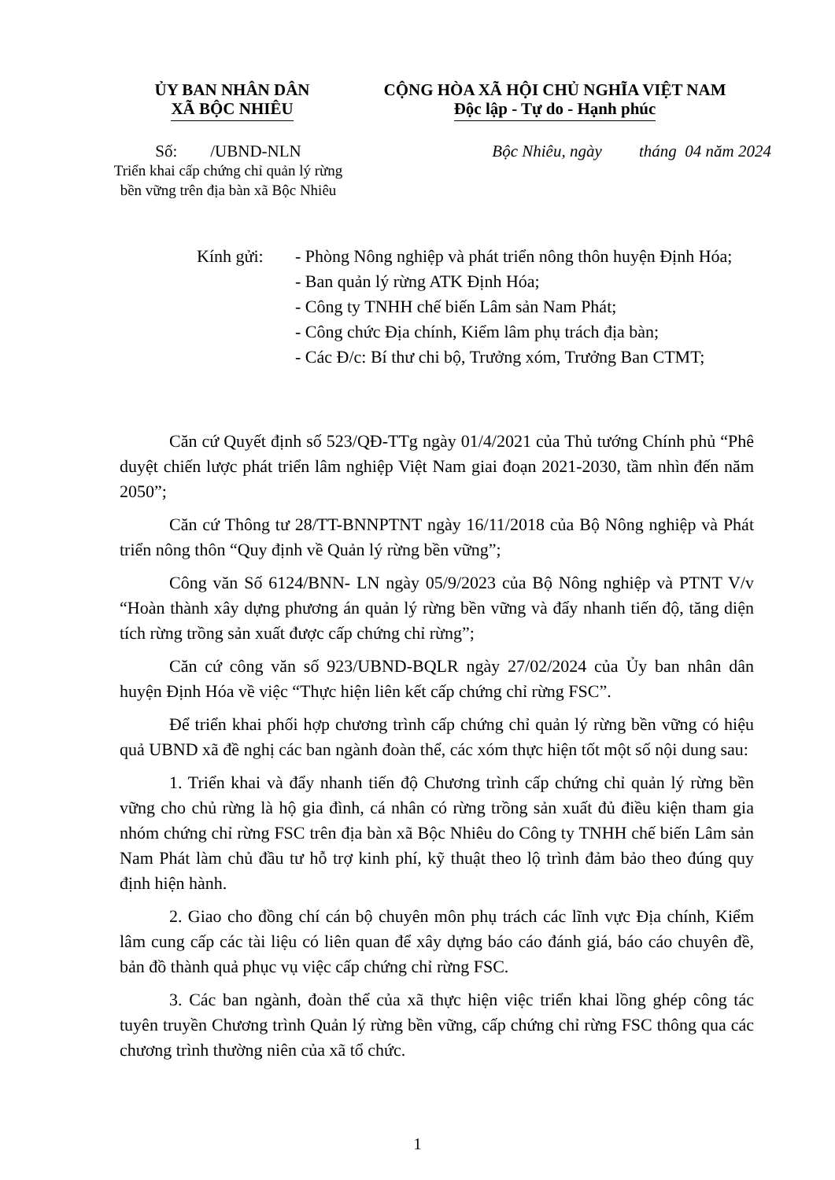ỦY BAN NHÂN DÂN
XÃ BỘC NHIÊU
CỘNG HÒA XÃ HỘI CHỦ NGHĨA VIỆT NAM
Độc lập - Tự do - Hạnh phúc
Số: /UBND-NLN
Triển khai cấp chứng chỉ quản lý rừng bền vững trên địa bàn xã Bộc Nhiêu
Bộc Nhiêu, ngày tháng 04 năm 2024
Kính gửi: - Phòng Nông nghiệp và phát triển nông thôn huyện Định Hóa;
- Ban quản lý rừng ATK Định Hóa;
- Công ty TNHH chế biến Lâm sản Nam Phát;
- Công chức Địa chính, Kiểm lâm phụ trách địa bàn;
- Các Đ/c: Bí thư chi bộ, Trưởng xóm, Trưởng Ban CTMT;
Căn cứ Quyết định số 523/QĐ-TTg ngày 01/4/2021 của Thủ tướng Chính phủ “Phê duyệt chiến lược phát triển lâm nghiệp Việt Nam giai đoạn 2021-2030, tầm nhìn đến năm 2050”;
Căn cứ Thông tư 28/TT-BNNPTNT ngày 16/11/2018 của Bộ Nông nghiệp và Phát triển nông thôn “Quy định về Quản lý rừng bền vững”;
Công văn Số 6124/BNN- LN ngày 05/9/2023 của Bộ Nông nghiệp và PTNT V/v “Hoàn thành xây dựng phương án quản lý rừng bền vững và đẩy nhanh tiến độ, tăng diện tích rừng trồng sản xuất được cấp chứng chỉ rừng”;
Căn cứ công văn số 923/UBND-BQLR ngày 27/02/2024 của Ủy ban nhân dân huyện Định Hóa về việc “Thực hiện liên kết cấp chứng chỉ rừng FSC”.
Để triển khai phối hợp chương trình cấp chứng chỉ quản lý rừng bền vững có hiệu quả UBND xã đề nghị các ban ngành đoàn thể, các xóm thực hiện tốt một số nội dung sau:
1. Triển khai và đẩy nhanh tiến độ Chương trình cấp chứng chỉ quản lý rừng bền vững cho chủ rừng là hộ gia đình, cá nhân có rừng trồng sản xuất đủ điều kiện tham gia nhóm chứng chỉ rừng FSC trên địa bàn xã Bộc Nhiêu do Công ty TNHH chế biến Lâm sản Nam Phát làm chủ đầu tư hỗ trợ kinh phí, kỹ thuật theo lộ trình đảm bảo theo đúng quy định hiện hành.
2. Giao cho đồng chí cán bộ chuyên môn phụ trách các lĩnh vực Địa chính, Kiểm lâm cung cấp các tài liệu có liên quan để xây dựng báo cáo đánh giá, báo cáo chuyên đề, bản đồ thành quả phục vụ việc cấp chứng chỉ rừng FSC.
3. Các ban ngành, đoàn thể của xã thực hiện việc triển khai lồng ghép công tác tuyên truyền Chương trình Quản lý rừng bền vững, cấp chứng chỉ rừng FSC thông qua các chương trình thường niên của xã tổ chức.
1